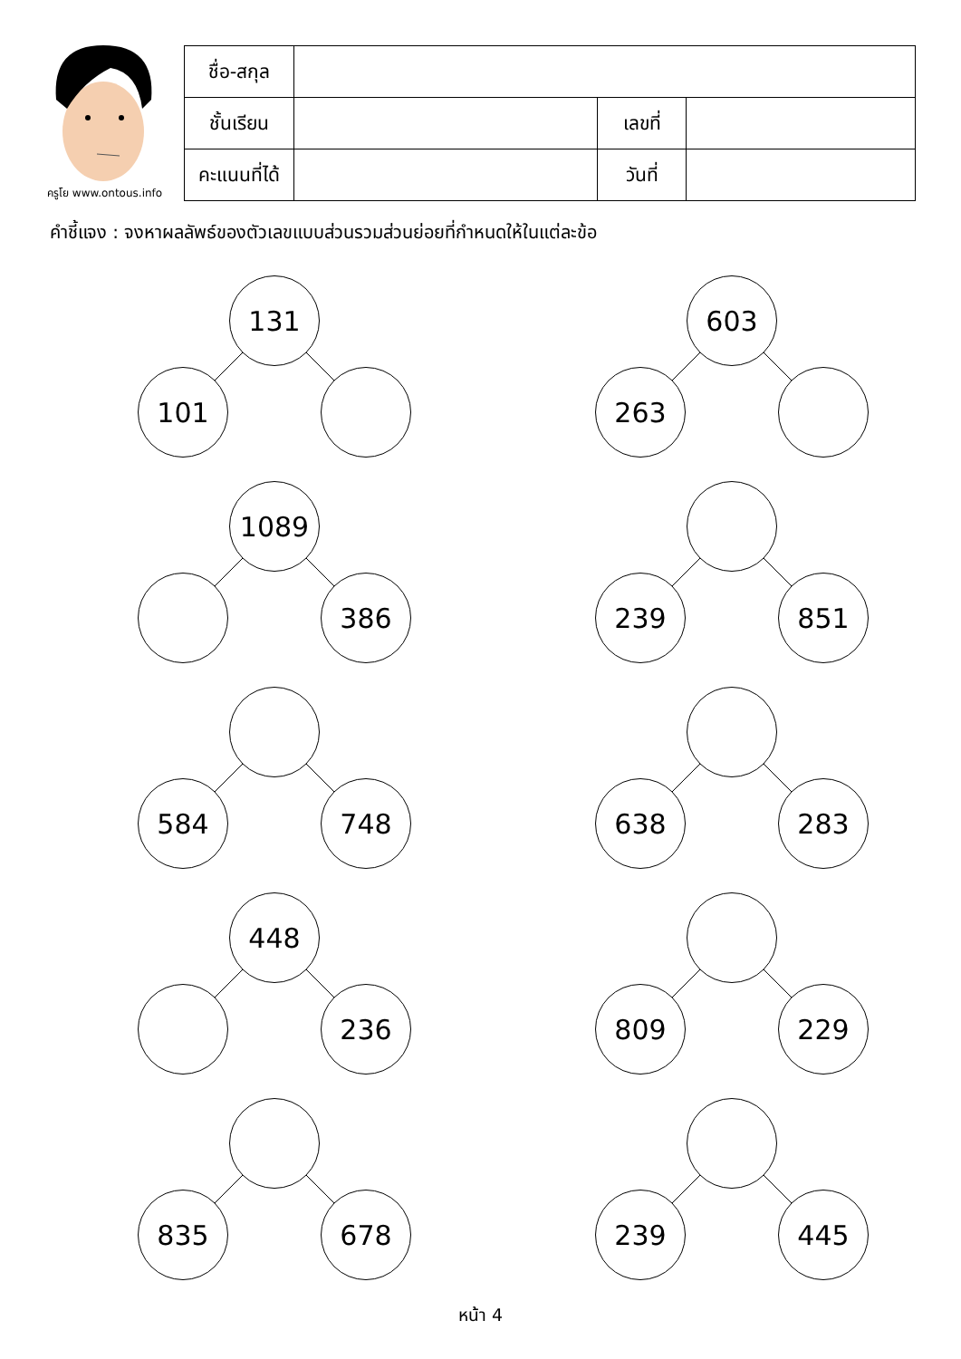ครูโย www.ontous.info
| ชื่อ-สกุล | | | |
| ชั้นเรียน | | เลขที่ | |
| คะแนนที่ได้ | | วันที่ | |
คำชี้แจง : จงหาผลลัพธ์ของตัวเลขแบบส่วนรวมส่วนย่อยที่กำหนดให้ในแต่ละข้อ
131
101
603
263
1089
386
239 851
584 748 638 283
448
236
809 229
835 678 239 445
หน้า 4